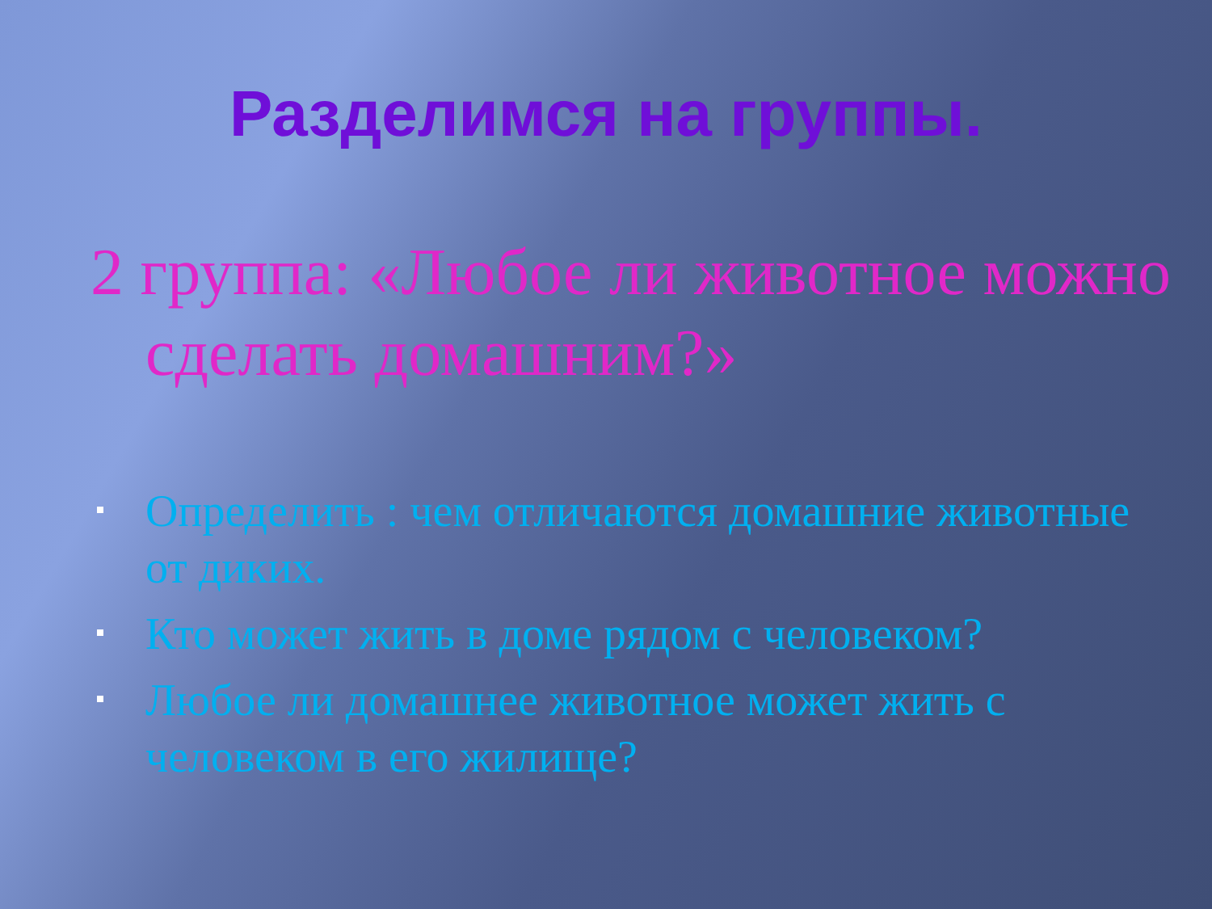Разделимся на группы.
2 группа: «Любое ли животное можно сделать домашним?»
Определить : чем отличаются домашние животные от диких.
Кто может жить в доме рядом с человеком?
Любое ли домашнее животное может жить с человеком в его жилище?